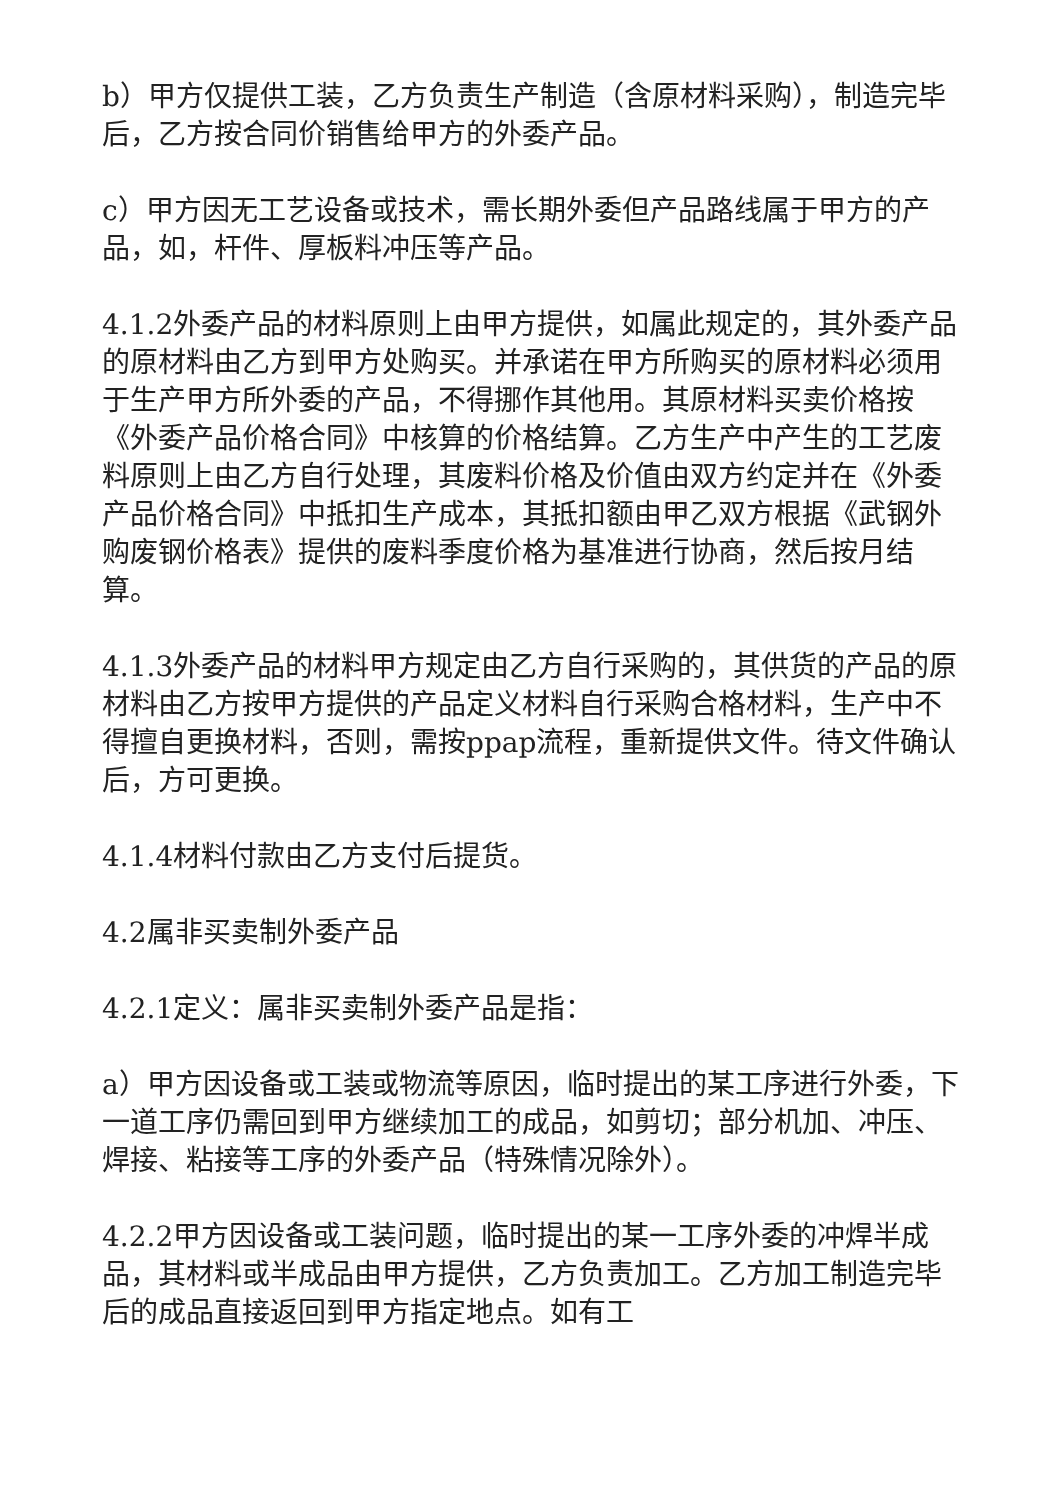b）甲方仅提供工装，乙方负责生产制造（含原材料采购），制造完毕后，乙方按合同价销售给甲方的外委产品。
c）甲方因无工艺设备或技术，需长期外委但产品路线属于甲方的产品，如，杆件、厚板料冲压等产品。
4.1.2外委产品的材料原则上由甲方提供，如属此规定的，其外委产品的原材料由乙方到甲方处购买。并承诺在甲方所购买的原材料必须用于生产甲方所外委的产品，不得挪作其他用。其原材料买卖价格按《外委产品价格合同》中核算的价格结算。乙方生产中产生的工艺废料原则上由乙方自行处理，其废料价格及价值由双方约定并在《外委产品价格合同》中抵扣生产成本，其抵扣额由甲乙双方根据《武钢外购废钢价格表》提供的废料季度价格为基准进行协商，然后按月结算。
4.1.3外委产品的材料甲方规定由乙方自行采购的，其供货的产品的原材料由乙方按甲方提供的产品定义材料自行采购合格材料，生产中不得擅自更换材料，否则，需按ppap流程，重新提供文件。待文件确认后，方可更换。
4.1.4材料付款由乙方支付后提货。
4.2属非买卖制外委产品
4.2.1定义：属非买卖制外委产品是指：
a）甲方因设备或工装或物流等原因，临时提出的某工序进行外委，下一道工序仍需回到甲方继续加工的成品，如剪切；部分机加、冲压、焊接、粘接等工序的外委产品（特殊情况除外）。
4.2.2甲方因设备或工装问题，临时提出的某一工序外委的冲焊半成品，其材料或半成品由甲方提供，乙方负责加工。乙方加工制造完毕后的成品直接返回到甲方指定地点。如有工